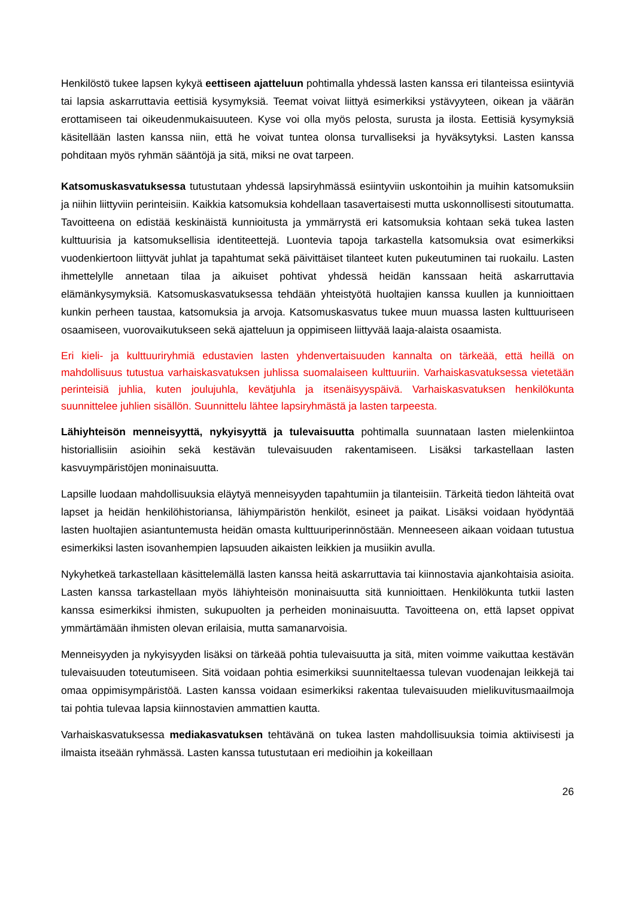Henkilöstö tukee lapsen kykyä eettiseen ajatteluun pohtimalla yhdessä lasten kanssa eri tilanteissa esiintyviä tai lapsia askarruttavia eettisiä kysymyksiä. Teemat voivat liittyä esimerkiksi ystävyyteen, oikean ja väärän erottamiseen tai oikeudenmukaisuuteen. Kyse voi olla myös pelosta, surusta ja ilosta. Eettisiä kysymyksiä käsitellään lasten kanssa niin, että he voivat tuntea olonsa turvalliseksi ja hyväksytyksi. Lasten kanssa pohditaan myös ryhmän sääntöjä ja sitä, miksi ne ovat tarpeen.
Katsomuskasvatuksessa tutustutaan yhdessä lapsiryhmässä esiintyviin uskontoihin ja muihin katsomuksiin ja niihin liittyviin perinteisiin. Kaikkia katsomuksia kohdellaan tasavertaisesti mutta uskonnollisesti sitoutumatta. Tavoitteena on edistää keskinäistä kunnioitusta ja ymmärrystä eri katsomuksia kohtaan sekä tukea lasten kulttuurisia ja katsomuksellisia identiteettejä. Luontevia tapoja tarkastella katsomuksia ovat esimerkiksi vuodenkiertoon liittyvät juhlat ja tapahtumat sekä päivittäiset tilanteet kuten pukeutuminen tai ruokailu. Lasten ihmettelylle annetaan tilaa ja aikuiset pohtivat yhdessä heidän kanssaan heitä askarruttavia elämänkysymyksiä. Katsomuskasvatuksessa tehdään yhteistyötä huoltajien kanssa kuullen ja kunnioittaen kunkin perheen taustaa, katsomuksia ja arvoja. Katsomuskasvatus tukee muun muassa lasten kulttuuriseen osaamiseen, vuorovaikutukseen sekä ajatteluun ja oppimiseen liittyvää laaja-alaista osaamista.
Eri kieli- ja kulttuuriryhmiä edustavien lasten yhdenvertaisuuden kannalta on tärkeää, että heillä on mahdollisuus tutustua varhaiskasvatuksen juhlissa suomalaiseen kulttuuriin. Varhaiskasvatuksessa vietetään perinteisiä juhlia, kuten joulujuhla, kevätjuhla ja itsenäisyyspäivä. Varhaiskasvatuksen henkilökunta suunnittelee juhlien sisällön. Suunnittelu lähtee lapsiryhmästä ja lasten tarpeesta.
Lähiyhteisön menneisyyttä, nykyisyyttä ja tulevaisuutta pohtimalla suunnataan lasten mielenkiintoa historiallisiin asioihin sekä kestävän tulevaisuuden rakentamiseen. Lisäksi tarkastellaan lasten kasvuympäristöjen moninaisuutta.
Lapsille luodaan mahdollisuuksia eläytyä menneisyyden tapahtumiin ja tilanteisiin. Tärkeitä tiedon lähteitä ovat lapset ja heidän henkilöhistoriansa, lähiympäristön henkilöt, esineet ja paikat. Lisäksi voidaan hyödyntää lasten huoltajien asiantuntemusta heidän omasta kulttuuriperinnöstään. Menneeseen aikaan voidaan tutustua esimerkiksi lasten isovanhempien lapsuuden aikaisten leikkien ja musiikin avulla.
Nykyhetkeä tarkastellaan käsittelemällä lasten kanssa heitä askarruttavia tai kiinnostavia ajankohtaisia asioita. Lasten kanssa tarkastellaan myös lähiyhteisön moninaisuutta sitä kunnioittaen. Henkilökunta tutkii lasten kanssa esimerkiksi ihmisten, sukupuolten ja perheiden moninaisuutta. Tavoitteena on, että lapset oppivat ymmärtämään ihmisten olevan erilaisia, mutta samanarvoisia.
Menneisyyden ja nykyisyyden lisäksi on tärkeää pohtia tulevaisuutta ja sitä, miten voimme vaikuttaa kestävän tulevaisuuden toteutumiseen. Sitä voidaan pohtia esimerkiksi suunniteltaessa tulevan vuodenajan leikkejä tai omaa oppimisympäristöä. Lasten kanssa voidaan esimerkiksi rakentaa tulevaisuuden mielikuvitusmaailmoja tai pohtia tulevaa lapsia kiinnostavien ammattien kautta.
Varhaiskasvatuksessa mediakasvatuksen tehtävänä on tukea lasten mahdollisuuksia toimia aktiivisesti ja ilmaista itseään ryhmässä. Lasten kanssa tutustutaan eri medioihin ja kokeillaan
26